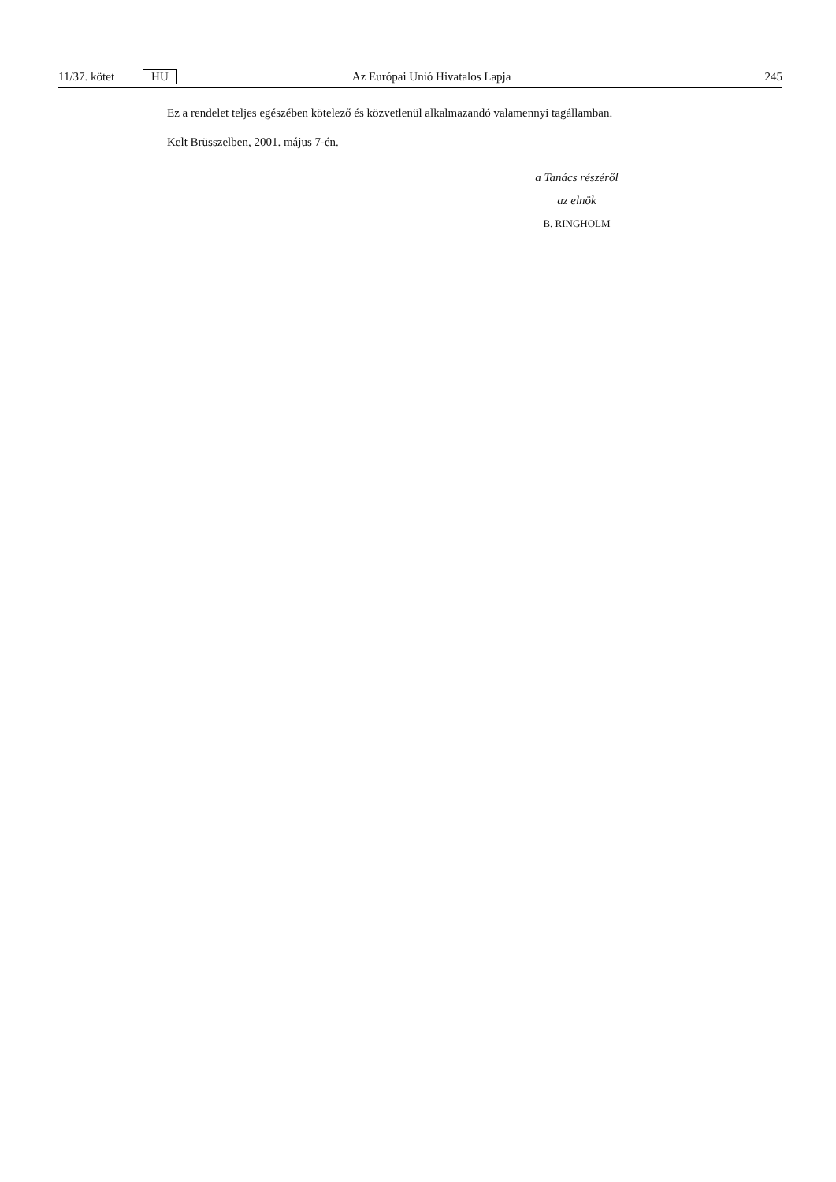11/37. kötet HU Az Európai Unió Hivatalos Lapja 245
Ez a rendelet teljes egészében kötelező és közvetlenül alkalmazandó valamennyi tagállamban.
Kelt Brüsszelben, 2001. május 7-én.
a Tanács részéről
az elnök
B. RINGHOLM